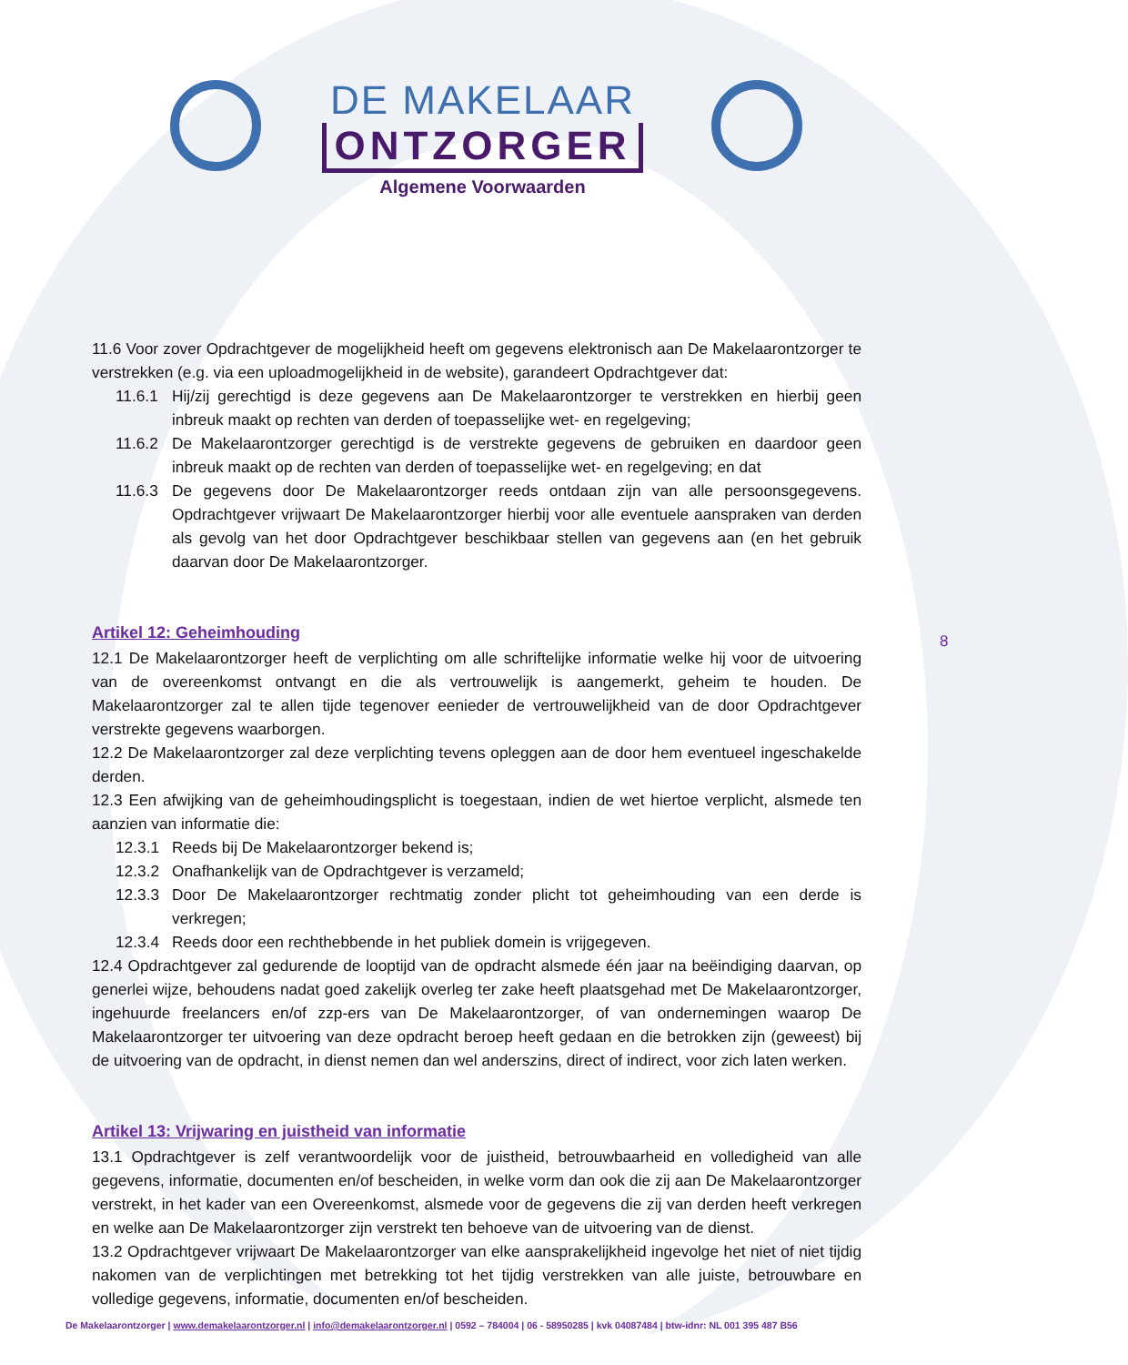DE MAKELAAR
ONTZORGER
Algemene Voorwaarden
11.6 Voor zover Opdrachtgever de mogelijkheid heeft om gegevens elektronisch aan De Makelaarontzorger te verstrekken (e.g. via een uploadmogelijkheid in de website), garandeert Opdrachtgever dat:
11.6.1 Hij/zij gerechtigd is deze gegevens aan De Makelaarontzorger te verstrekken en hierbij geen inbreuk maakt op rechten van derden of toepasselijke wet- en regelgeving;
11.6.2 De Makelaarontzorger gerechtigd is de verstrekte gegevens de gebruiken en daardoor geen inbreuk maakt op de rechten van derden of toepasselijke wet- en regelgeving; en dat
11.6.3 De gegevens door De Makelaarontzorger reeds ontdaan zijn van alle persoonsgegevens. Opdrachtgever vrijwaart De Makelaarontzorger hierbij voor alle eventuele aanspraken van derden als gevolg van het door Opdrachtgever beschikbaar stellen van gegevens aan (en het gebruik daarvan door De Makelaarontzorger.
Artikel 12: Geheimhouding
12.1 De Makelaarontzorger heeft de verplichting om alle schriftelijke informatie welke hij voor de uitvoering van de overeenkomst ontvangt en die als vertrouwelijk is aangemerkt, geheim te houden. De Makelaarontzorger zal te allen tijde tegenover eenieder de vertrouwelijkheid van de door Opdrachtgever verstrekte gegevens waarborgen.
12.2 De Makelaarontzorger zal deze verplichting tevens opleggen aan de door hem eventueel ingeschakelde derden.
12.3 Een afwijking van de geheimhoudingsplicht is toegestaan, indien de wet hiertoe verplicht, alsmede ten aanzien van informatie die:
12.3.1 Reeds bij De Makelaarontzorger bekend is;
12.3.2 Onafhankelijk van de Opdrachtgever is verzameld;
12.3.3 Door De Makelaarontzorger rechtmatig zonder plicht tot geheimhouding van een derde is verkregen;
12.3.4 Reeds door een rechthebbende in het publiek domein is vrijgegeven.
12.4 Opdrachtgever zal gedurende de looptijd van de opdracht alsmede één jaar na beëindiging daarvan, op generlei wijze, behoudens nadat goed zakelijk overleg ter zake heeft plaatsgehad met De Makelaarontzorger, ingehuurde freelancers en/of zzp-ers van De Makelaarontzorger, of van ondernemingen waarop De Makelaarontzorger ter uitvoering van deze opdracht beroep heeft gedaan en die betrokken zijn (geweest) bij de uitvoering van de opdracht, in dienst nemen dan wel anderszins, direct of indirect, voor zich laten werken.
Artikel 13: Vrijwaring en juistheid van informatie
13.1 Opdrachtgever is zelf verantwoordelijk voor de juistheid, betrouwbaarheid en volledigheid van alle gegevens, informatie, documenten en/of bescheiden, in welke vorm dan ook die zij aan De Makelaarontzorger verstrekt, in het kader van een Overeenkomst, alsmede voor de gegevens die zij van derden heeft verkregen en welke aan De Makelaarontzorger zijn verstrekt ten behoeve van de uitvoering van de dienst.
13.2 Opdrachtgever vrijwaart De Makelaarontzorger van elke aansprakelijkheid ingevolge het niet of niet tijdig nakomen van de verplichtingen met betrekking tot het tijdig verstrekken van alle juiste, betrouwbare en volledige gegevens, informatie, documenten en/of bescheiden.
8
De Makelaarontzorger | www.demakelaarontzorger.nl | info@demakelaarontzorger.nl | 0592 – 784004 | 06 - 58950285 | kvk 04087484 | btw-idnr: NL 001 395 487 B56